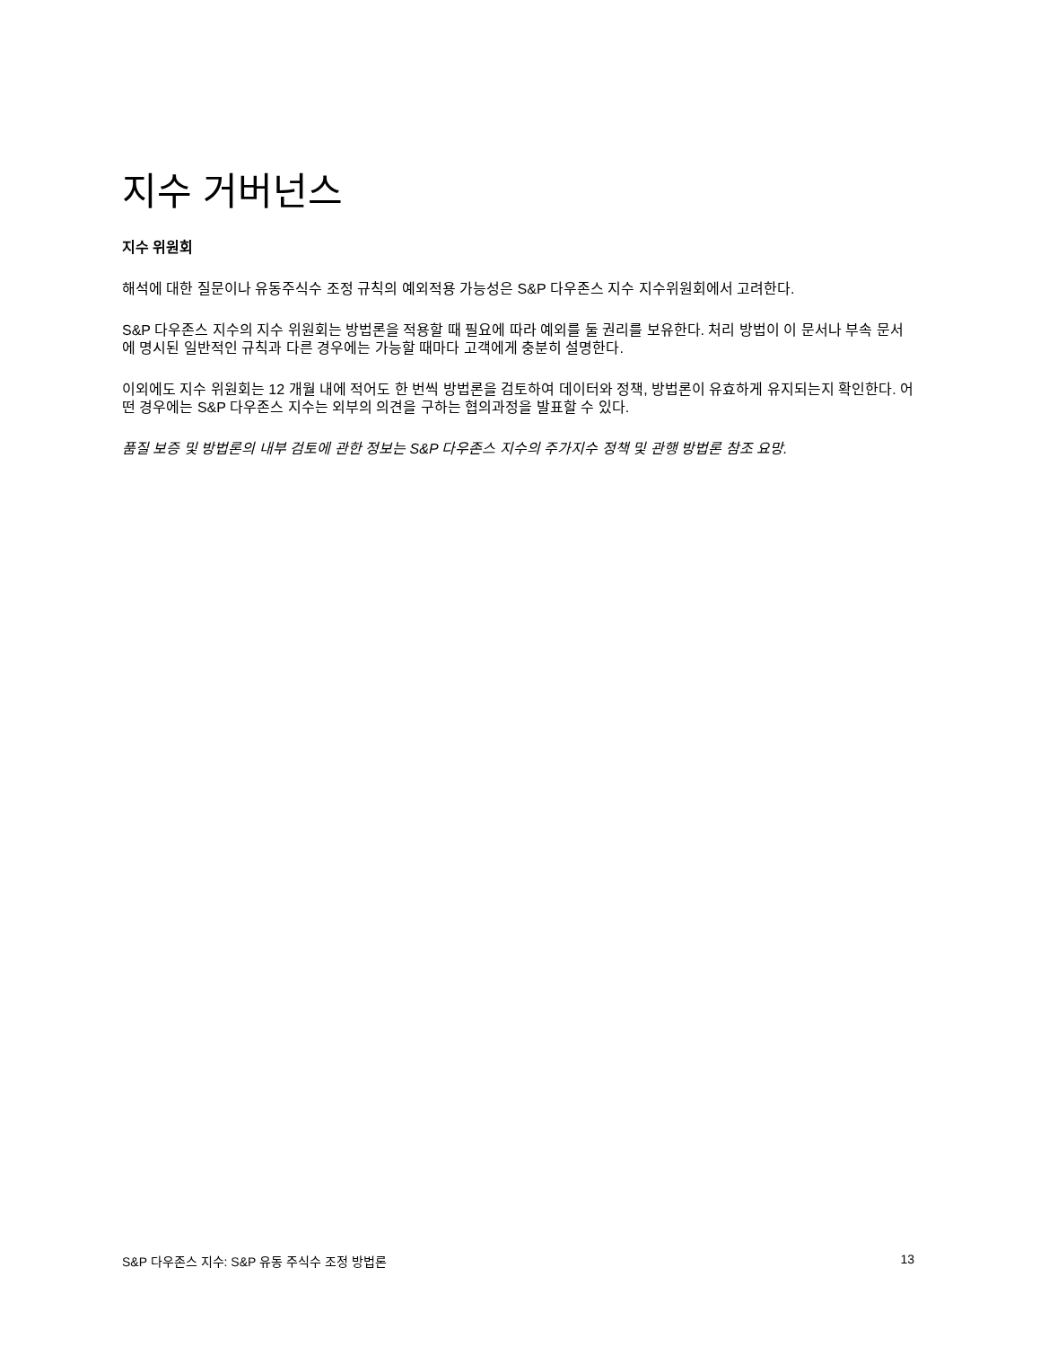지수 거버넌스
지수 위원회
해석에 대한 질문이나 유동주식수 조정 규칙의 예외적용 가능성은 S&P 다우존스 지수 지수위원회에서 고려한다.
S&P 다우존스 지수의 지수 위원회는 방법론을 적용할 때 필요에 따라 예외를 둘 권리를 보유한다. 처리 방법이 이 문서나 부속 문서에 명시된 일반적인 규칙과 다른 경우에는 가능할 때마다 고객에게 충분히 설명한다.
이외에도 지수 위원회는 12 개월 내에 적어도 한 번씩 방법론을 검토하여 데이터와 정책, 방법론이 유효하게 유지되는지 확인한다. 어떤 경우에는 S&P 다우존스 지수는 외부의 의견을 구하는 협의과정을 발표할 수 있다.
품질 보증 및 방법론의 내부 검토에 관한 정보는 S&P 다우존스 지수의 주가지수 정책 및 관행 방법론 참조 요망.
S&P 다우존스 지수: S&P 유동 주식수 조정 방법론 13